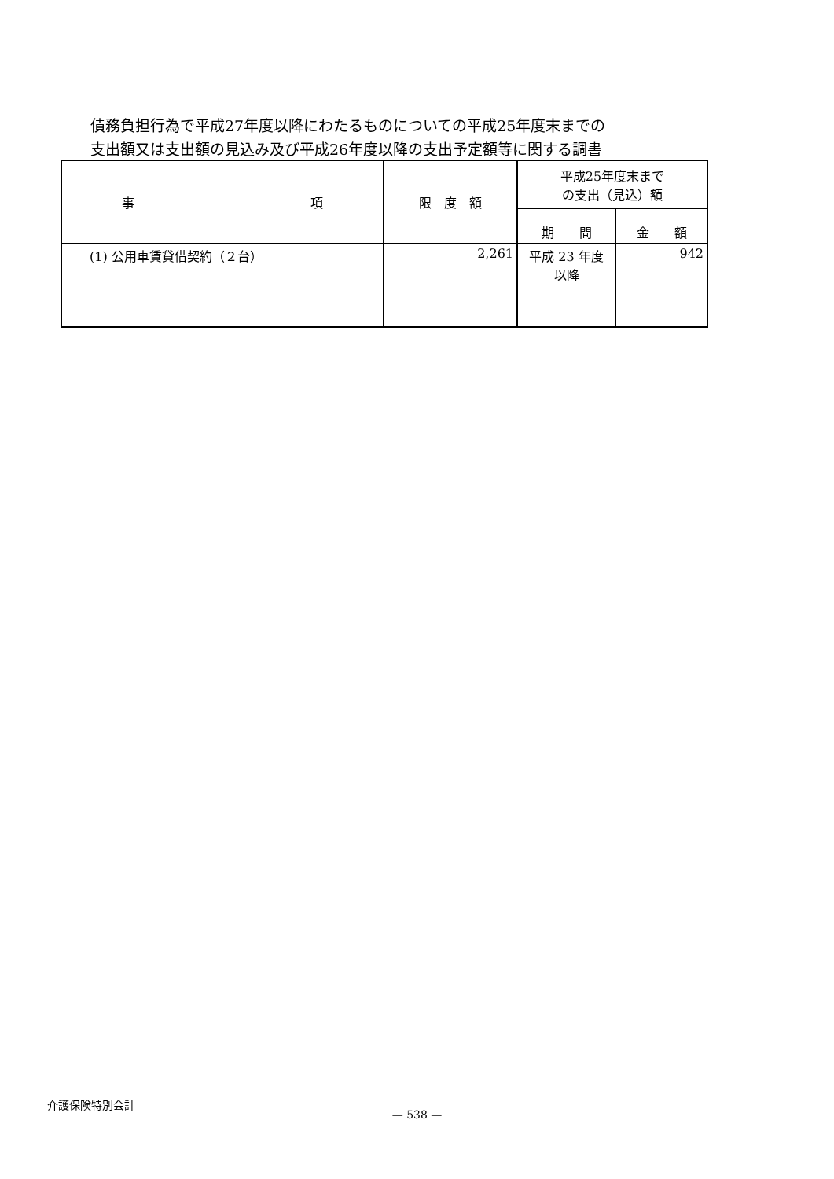債務負担行為で平成27年度以降にわたるものについての平成25年度末までの
支出額又は支出額の見込み及び平成26年度以降の支出予定額等に関する調書
| 事 項 | 限 度 額 | 平成25年度末まで の支出（見込）額 | |
| --- | --- | --- | --- |
| | | 期 間 | 金 額 |
| (1) 公用車賃貸借契約（２台） | 2,261 | 平成 23 年度 以降 | 942 |
介護保険特別会計
— 538 —